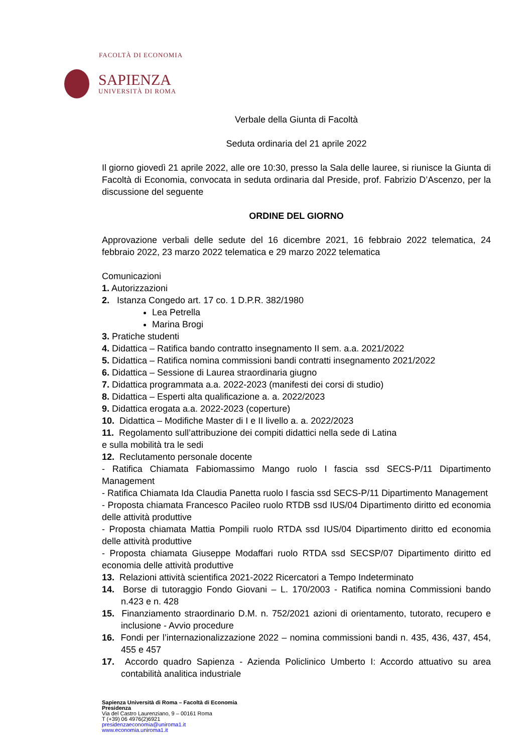FACOLTÀ DI ECONOMIA
SAPIENZA
UNIVERSITÀ DI ROMA
Verbale della Giunta di Facoltà
Seduta ordinaria del 21 aprile 2022
Il giorno giovedì 21 aprile 2022, alle ore 10:30, presso la Sala delle lauree, si riunisce la Giunta di Facoltà di Economia, convocata in seduta ordinaria dal Preside, prof. Fabrizio D’Ascenzo, per la discussione del seguente
ORDINE DEL GIORNO
Approvazione verbali delle sedute del 16 dicembre 2021, 16 febbraio 2022 telematica, 24 febbraio 2022, 23 marzo 2022 telematica e 29 marzo 2022 telematica
Comunicazioni
1. Autorizzazioni
2. Istanza Congedo art. 17 co. 1 D.P.R. 382/1980
Lea Petrella
Marina Brogi
3. Pratiche studenti
4. Didattica – Ratifica bando contratto insegnamento II sem. a.a. 2021/2022
5. Didattica – Ratifica nomina commissioni bandi contratti insegnamento 2021/2022
6. Didattica – Sessione di Laurea straordinaria giugno
7. Didattica programmata a.a. 2022-2023 (manifesti dei corsi di studio)
8. Didattica – Esperti alta qualificazione a. a. 2022/2023
9. Didattica erogata a.a. 2022-2023 (coperture)
10. Didattica – Modifiche Master di I e II livello a. a. 2022/2023
11. Regolamento sull’attribuzione dei compiti didattici nella sede di Latina
e sulla mobilità tra le sedi
12. Reclutamento personale docente
- Ratifica Chiamata Fabiomassimo Mango ruolo I fascia ssd SECS-P/11 Dipartimento Management
- Ratifica Chiamata Ida Claudia Panetta ruolo I fascia ssd SECS-P/11 Dipartimento Management
- Proposta chiamata Francesco Pacileo ruolo RTDB ssd IUS/04 Dipartimento diritto ed economia delle attività produttive
- Proposta chiamata Mattia Pompili ruolo RTDA ssd IUS/04 Dipartimento diritto ed economia delle attività produttive
- Proposta chiamata Giuseppe Modaffari ruolo RTDA ssd SECSP/07 Dipartimento diritto ed economia delle attività produttive
13. Relazioni attività scientifica 2021-2022 Ricercatori a Tempo Indeterminato
14. Borse di tutoraggio Fondo Giovani – L. 170/2003 - Ratifica nomina Commissioni bando n.423 e n. 428
15. Finanziamento straordinario D.M. n. 752/2021 azioni di orientamento, tutorato, recupero e inclusione - Avvio procedure
16. Fondi per l’internazionalizzazione 2022 – nomina commissioni bandi n. 435, 436, 437, 454, 455 e 457
17. Accordo quadro Sapienza - Azienda Policlinico Umberto I: Accordo attuativo su area contabilità analitica industriale
Sapienza Università di Roma – Facoltà di Economia
Presidenza
Via del Castro Laurenziano, 9 – 00161 Roma
T (+39) 06 4976(2)6921
presidenzaeconomia@uniroma1.it
www.economia.uniroma1.it